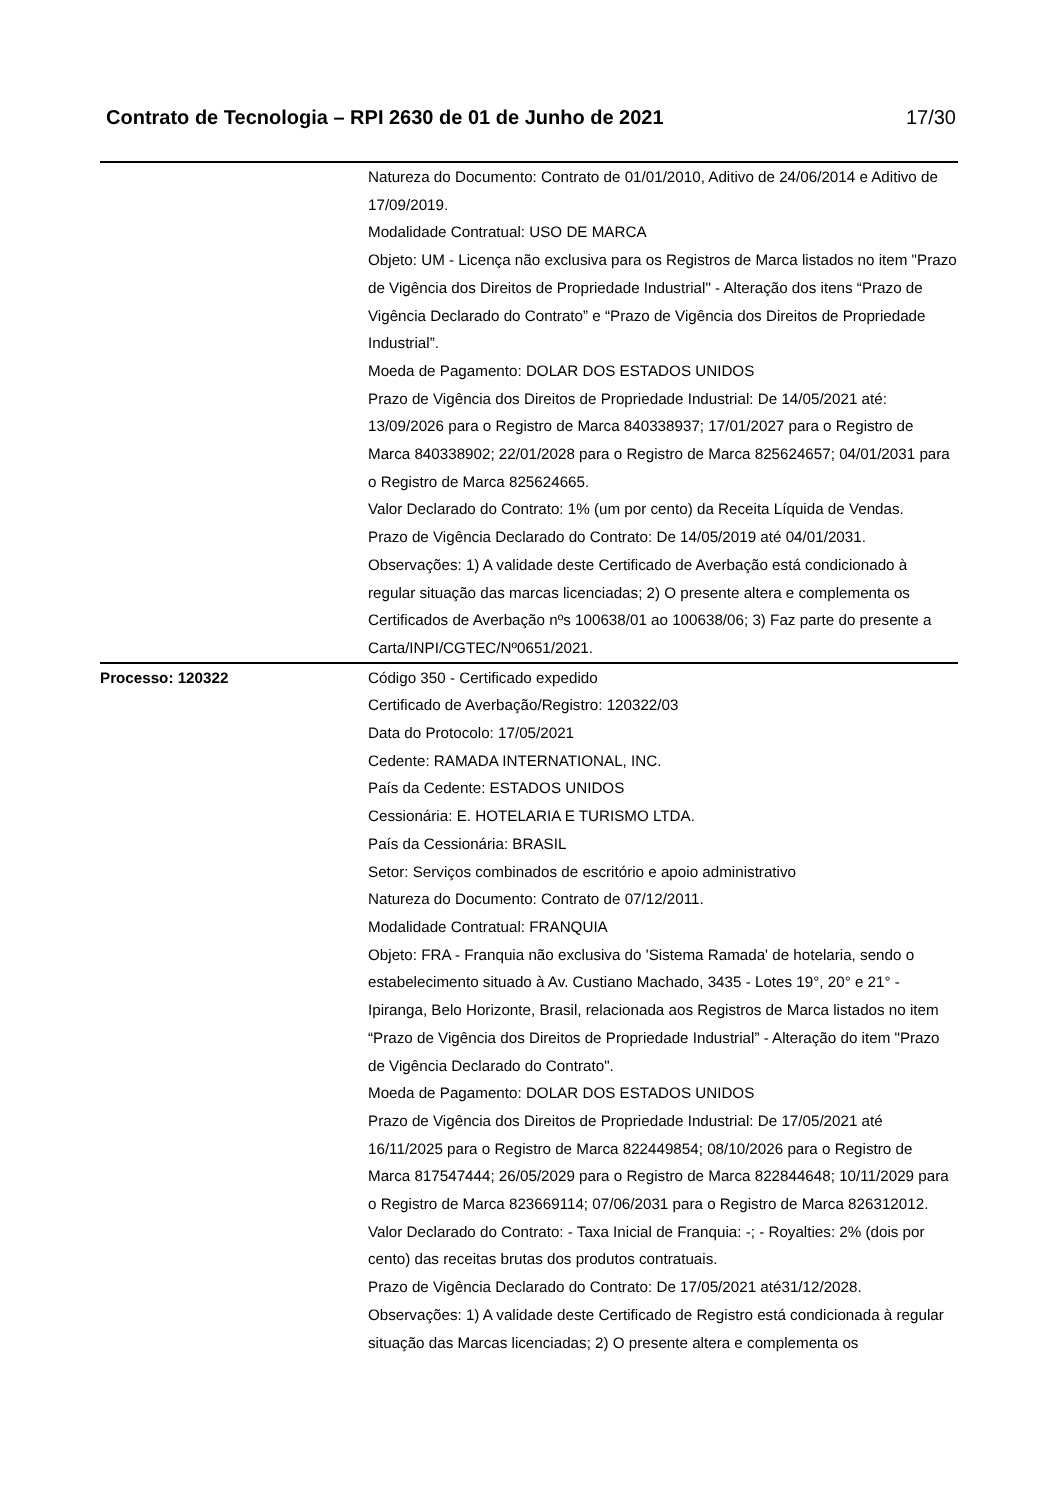Contrato de Tecnologia – RPI 2630 de 01 de Junho de 2021 17/30
| | Natureza do Documento: Contrato de 01/01/2010, Aditivo de 24/06/2014 e Aditivo de 17/09/2019. Modalidade Contratual: USO DE MARCA Objeto: UM - Licença não exclusiva para os Registros de Marca listados no item "Prazo de Vigência dos Direitos de Propriedade Industrial" - Alteração dos itens “Prazo de Vigência Declarado do Contrato” e “Prazo de Vigência dos Direitos de Propriedade Industrial”. Moeda de Pagamento: DOLAR DOS ESTADOS UNIDOS Prazo de Vigência dos Direitos de Propriedade Industrial: De 14/05/2021 até: 13/09/2026 para o Registro de Marca 840338937; 17/01/2027 para o Registro de Marca 840338902; 22/01/2028 para o Registro de Marca 825624657; 04/01/2031 para o Registro de Marca 825624665. Valor Declarado do Contrato: 1% (um por cento) da Receita Líquida de Vendas. Prazo de Vigência Declarado do Contrato: De 14/05/2019 até 04/01/2031. Observações: 1) A validade deste Certificado de Averbação está condicionado à regular situação das marcas licenciadas; 2) O presente altera e complementa os Certificados de Averbação nºs 100638/01 ao 100638/06; 3) Faz parte do presente a Carta/INPI/CGTEC/Nº0651/2021. |
| Processo: 120322 | Código 350 - Certificado expedido Certificado de Averbação/Registro: 120322/03 Data do Protocolo: 17/05/2021 Cedente: RAMADA INTERNATIONAL, INC. País da Cedente: ESTADOS UNIDOS Cessionária: E. HOTELARIA E TURISMO LTDA. País da Cessionária: BRASIL Setor: Serviços combinados de escritório e apoio administrativo Natureza do Documento: Contrato de 07/12/2011. Modalidade Contratual: FRANQUIA Objeto: FRA - Franquia não exclusiva do 'Sistema Ramada' de hotelaria, sendo o estabelecimento situado à Av. Custiano Machado, 3435 - Lotes 19°, 20° e 21° - Ipiranga, Belo Horizonte, Brasil, relacionada aos Registros de Marca listados no item “Prazo de Vigência dos Direitos de Propriedade Industrial” - Alteração do item "Prazo de Vigência Declarado do Contrato". Moeda de Pagamento: DOLAR DOS ESTADOS UNIDOS Prazo de Vigência dos Direitos de Propriedade Industrial: De 17/05/2021 até 16/11/2025 para o Registro de Marca 822449854; 08/10/2026 para o Registro de Marca 817547444; 26/05/2029 para o Registro de Marca 822844648; 10/11/2029 para o Registro de Marca 823669114; 07/06/2031 para o Registro de Marca 826312012. Valor Declarado do Contrato: - Taxa Inicial de Franquia: -; - Royalties: 2% (dois por cento) das receitas brutas dos produtos contratuais. Prazo de Vigência Declarado do Contrato: De 17/05/2021 até31/12/2028. Observações: 1) A validade deste Certificado de Registro está condicionada à regular situação das Marcas licenciadas; 2) O presente altera e complementa os |